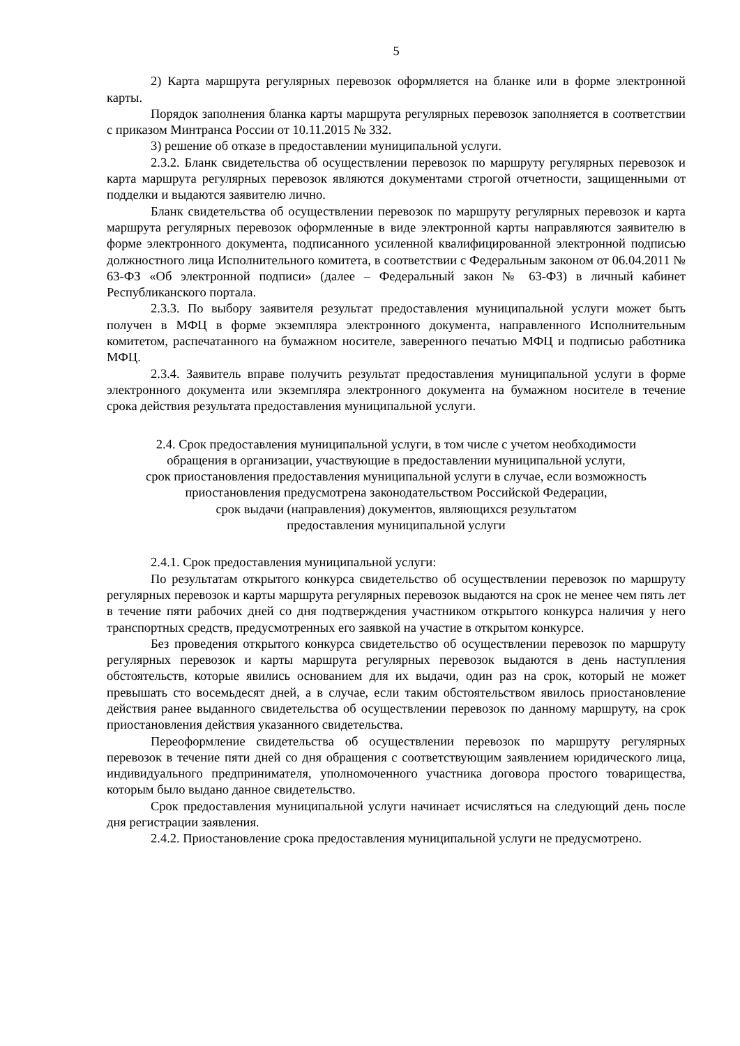5
2) Карта маршрута регулярных перевозок оформляется на бланке или в форме электронной карты.
Порядок заполнения бланка карты маршрута регулярных перевозок заполняется в соответствии с приказом Минтранса России от 10.11.2015 № 332.
3) решение об отказе в предоставлении муниципальной услуги.
2.3.2. Бланк свидетельства об осуществлении перевозок по маршруту регулярных перевозок и карта маршрута регулярных перевозок являются документами строгой отчетности, защищенными от подделки и выдаются заявителю лично.
Бланк свидетельства об осуществлении перевозок по маршруту регулярных перевозок и карта маршрута регулярных перевозок оформленные в виде электронной карты направляются заявителю в форме электронного документа, подписанного усиленной квалифицированной электронной подписью должностного лица Исполнительного комитета, в соответствии с Федеральным законом от 06.04.2011 № 63-ФЗ «Об электронной подписи» (далее – Федеральный закон № 63-ФЗ) в личный кабинет Республиканского портала.
2.3.3. По выбору заявителя результат предоставления муниципальной услуги может быть получен в МФЦ в форме экземпляра электронного документа, направленного Исполнительным комитетом, распечатанного на бумажном носителе, заверенного печатью МФЦ и подписью работника МФЦ.
2.3.4. Заявитель вправе получить результат предоставления муниципальной услуги в форме электронного документа или экземпляра электронного документа на бумажном носителе в течение срока действия результата предоставления муниципальной услуги.
2.4. Срок предоставления муниципальной услуги, в том числе с учетом необходимости
обращения в организации, участвующие в предоставлении муниципальной услуги,
срок приостановления предоставления муниципальной услуги в случае, если возможность
приостановления предусмотрена законодательством Российской Федерации,
срок выдачи (направления) документов, являющихся результатом
предоставления муниципальной услуги
2.4.1. Срок предоставления муниципальной услуги:
По результатам открытого конкурса свидетельство об осуществлении перевозок по маршруту регулярных перевозок и карты маршрута регулярных перевозок выдаются на срок не менее чем пять лет в течение пяти рабочих дней со дня подтверждения участником открытого конкурса наличия у него транспортных средств, предусмотренных его заявкой на участие в открытом конкурсе.
Без проведения открытого конкурса свидетельство об осуществлении перевозок по маршруту регулярных перевозок и карты маршрута регулярных перевозок выдаются в день наступления обстоятельств, которые явились основанием для их выдачи, один раз на срок, который не может превышать сто восемьдесят дней, а в случае, если таким обстоятельством явилось приостановление действия ранее выданного свидетельства об осуществлении перевозок по данному маршруту, на срок приостановления действия указанного свидетельства.
Переоформление свидетельства об осуществлении перевозок по маршруту регулярных перевозок в течение пяти дней со дня обращения с соответствующим заявлением юридического лица, индивидуального предпринимателя, уполномоченного участника договора простого товарищества, которым было выдано данное свидетельство.
Срок предоставления муниципальной услуги начинает исчисляться на следующий день после дня регистрации заявления.
2.4.2. Приостановление срока предоставления муниципальной услуги не предусмотрено.